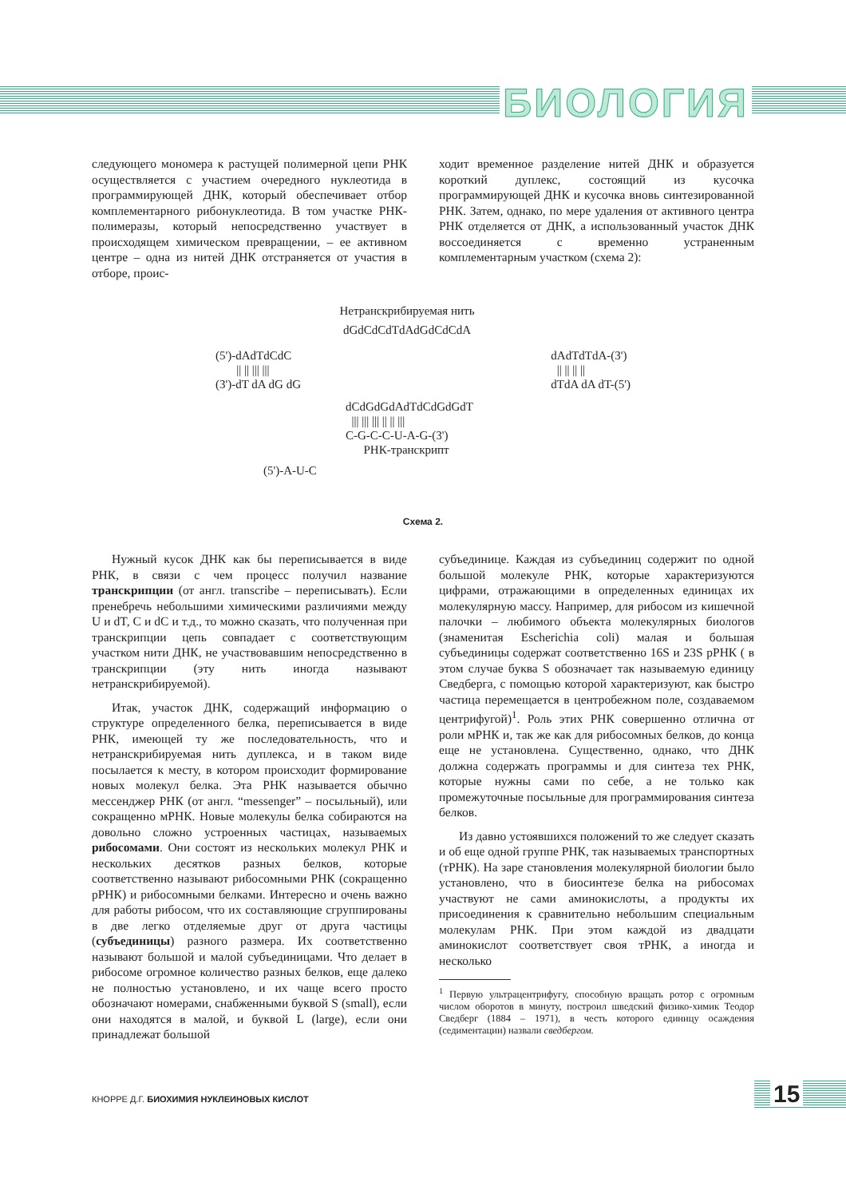БИОЛОГИЯ
следующего мономера к растущей полимерной цепи РНК осуществляется с участием очередного нуклеотида в программирующей ДНК, который обеспечивает отбор комплементарного рибонуклеотида. В том участке РНК-полимеразы, который непосредственно участвует в происходящем химическом превращении, – ее активном центре – одна из нитей ДНК отстраняется от участия в отборе, проис-
ходит временное разделение нитей ДНК и образуется короткий дуплекс, состоящий из кусочка программирующей ДНК и кусочка вновь синтезированной РНК. Затем, однако, по мере удаления от активного центра РНК отделяется от ДНК, а использованный участок ДНК воссоединяется с временно устраненным комплементарным участком (схема 2):
Нетранскрибируемая нить
dGdCdCdTdAdGdCdCdA
(5')-dAdTdCdC
|| || ||| |||
(3')-dT dA dG dG dAdTdTdA-(3')
|| || || ||
dTdA dA dT-(5')
dCdGdGdAdTdCdGdGdT
||| ||| ||| || || |||
C-G-C-C-U-A-G-(3')
РНК-транскрипт
(5')-A-U-C
Схема 2.
Нужный кусок ДНК как бы переписывается в виде РНК, в связи с чем процесс получил название транскрипции (от англ. transcribe – переписывать). Если пренебречь небольшими химическими различиями между U и dT, C и dC и т.д., то можно сказать, что полученная при транскрипции цепь совпадает с соответствующим участком нити ДНК, не участвовавшим непосредственно в транскрипции (эту нить иногда называют нетранскрибируемой).
Итак, участок ДНК, содержащий информацию о структуре определенного белка, переписывается в виде РНК, имеющей ту же последовательность, что и нетранскрибируемая нить дуплекса, и в таком виде посылается к месту, в котором происходит формирование новых молекул белка. Эта РНК называется обычно мессенджер РНК (от англ. “messenger” – посыльный), или сокращенно мРНК. Новые молекулы белка собираются на довольно сложно устроенных частицах, называемых рибосомами. Они состоят из нескольких молекул РНК и нескольких десятков разных белков, которые соответственно называют рибосомными РНК (сокращенно рРНК) и рибосомными белками. Интересно и очень важно для работы рибосом, что их составляющие сгруппированы в две легко отделяемые друг от друга частицы (субъединицы) разного размера. Их соответственно называют большой и малой субъединицами. Что делает в рибосоме огромное количество разных белков, еще далеко не полностью установлено, и их чаще всего просто обозначают номерами, снабженными буквой S (small), если они находятся в малой, и буквой L (large), если они принадлежат большой
субъединице. Каждая из субъединиц содержит по одной большой молекуле РНК, которые характеризуются цифрами, отражающими в определенных единицах их молекулярную массу. Например, для рибосом из кишечной палочки – любимого объекта молекулярных биологов (знаменитая Escherichia coli) малая и большая субъединицы содержат соответственно 16S и 23S рРНК ( в этом случае буква S обозначает так называемую единицу Сведберга, с помощью которой характеризуют, как быстро частица перемещается в центробежном поле, создаваемом центрифугой)<sup>1</sup>. Роль этих РНК совершенно отлична от роли мРНК и, так же как для рибосомных белков, до конца еще не установлена. Существенно, однако, что ДНК должна содержать программы и для синтеза тех РНК, которые нужны сами по себе, а не только как промежуточные посыльные для программирования синтеза белков.
Из давно устоявшихся положений то же следует сказать и об еще одной группе РНК, так называемых транспортных (тРНК). На заре становления молекулярной биологии было установлено, что в биосинтезе белка на рибосомах участвуют не сами аминокислоты, а продукты их присоединения к сравнительно небольшим специальным молекулам РНК. При этом каждой из двадцати аминокислот соответствует своя тРНК, а иногда и несколько
<sup>1</sup> Первую ультрацентрифугу, способную вращать ротор с огромным числом оборотов в минуту, построил шведский физико-химик Теодор Сведберг (1884 – 1971), в честь которого единицу осаждения (седиментации) назвали сведбергом.
КНОРРЕ Д.Г. БИОХИМИЯ НУКЛЕИНОВЫХ КИСЛОТ
15